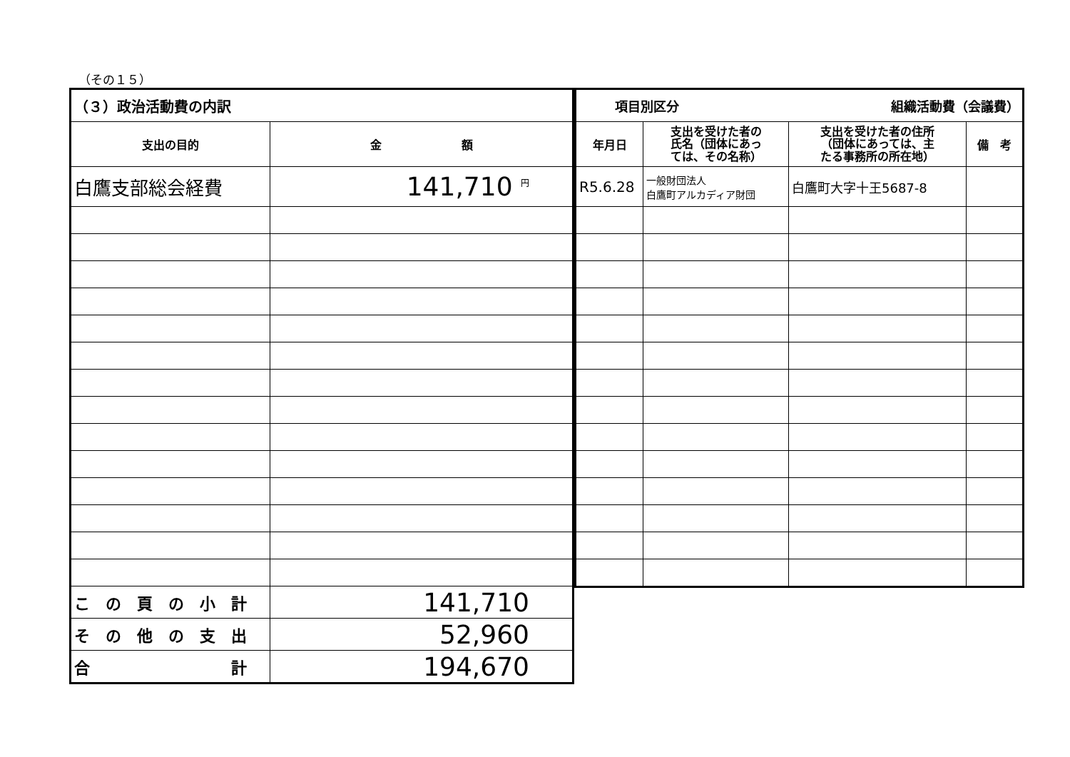（その１５）
| （３）政治活動費の内訳 | |
| 支出の目的 | 金 額 |
| 白鷹支部総会経費 | 141,710 <sup>円</sup> |
| こ の 頁 の 小 計 | 141,710 |
| そ の 他 の 支 出 | 52,960 |
| 合 計 | 194,670 |
| 項目別区分 組織活動費（会議費） | | | |
| 年月日 | 支出を受けた者の 氏名（団体にあっ ては、その名称） | 支出を受けた者の住所 （団体にあっては、主 たる事務所の所在地） | 備 考 |
| R5.6.28 | 一般財団法人 白鷹町アルカディア財団 | 白鷹町大字十王5687-8 | |